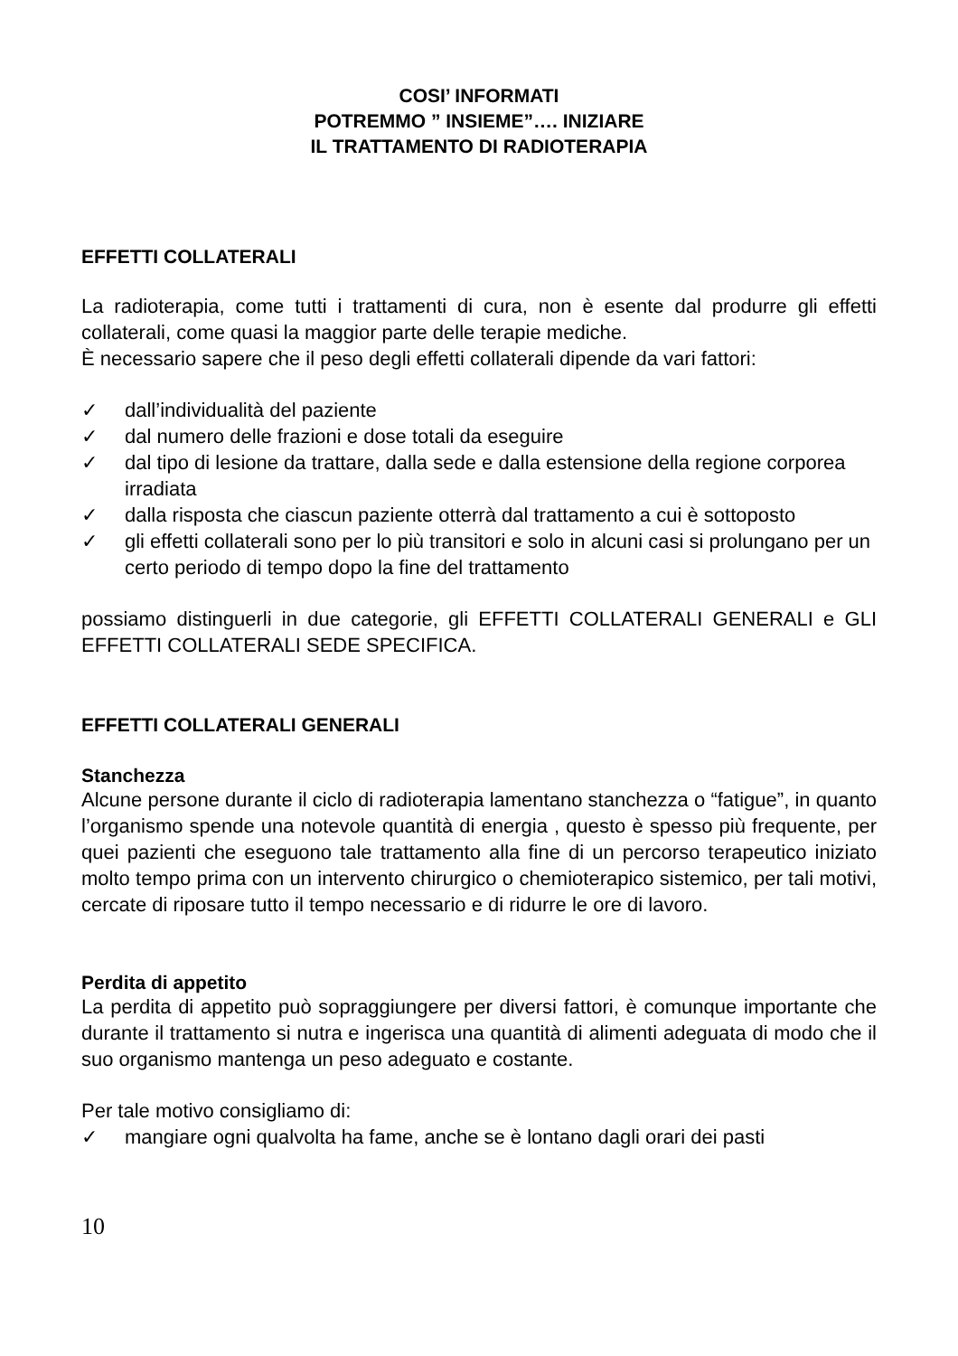COSI’ INFORMATI
POTREMMO ” INSIEME”…. INIZIARE
IL TRATTAMENTO DI RADIOTERAPIA
EFFETTI COLLATERALI
La radioterapia, come tutti i trattamenti di cura, non è esente dal produrre gli effetti collaterali, come quasi la maggior parte delle terapie mediche.
È necessario sapere che il peso degli effetti collaterali dipende da vari fattori:
✓ dall’individualità del paziente
✓ dal numero delle frazioni e dose totali da eseguire
✓ dal tipo di lesione da trattare, dalla sede e dalla estensione della regione corporea irradiata
✓ dalla risposta che ciascun paziente otterrà dal trattamento a cui è sottoposto
✓ gli effetti collaterali sono per lo più transitori e solo in alcuni casi si prolungano per un certo periodo di tempo dopo la fine del trattamento
possiamo distinguerli in due categorie, gli EFFETTI COLLATERALI GENERALI e GLI EFFETTI COLLATERALI SEDE SPECIFICA.
EFFETTI COLLATERALI GENERALI
Stanchezza
Alcune persone durante il ciclo di radioterapia lamentano stanchezza o “fatigue”, in quanto l’organismo spende una notevole quantità di energia , questo è spesso più frequente, per quei pazienti che eseguono tale trattamento alla fine di un percorso terapeutico iniziato molto tempo prima con un intervento chirurgico o chemioterapico sistemico, per tali motivi, cercate di riposare tutto il tempo necessario e di ridurre le ore di lavoro.
Perdita di appetito
La perdita di appetito può sopraggiungere per diversi fattori, è comunque importante che durante il trattamento si nutra e ingerisca una quantità di alimenti adeguata di modo che il suo organismo mantenga un peso adeguato e costante.
Per tale motivo consigliamo di:
✓ mangiare ogni qualvolta ha fame, anche se è lontano dagli orari dei pasti
10